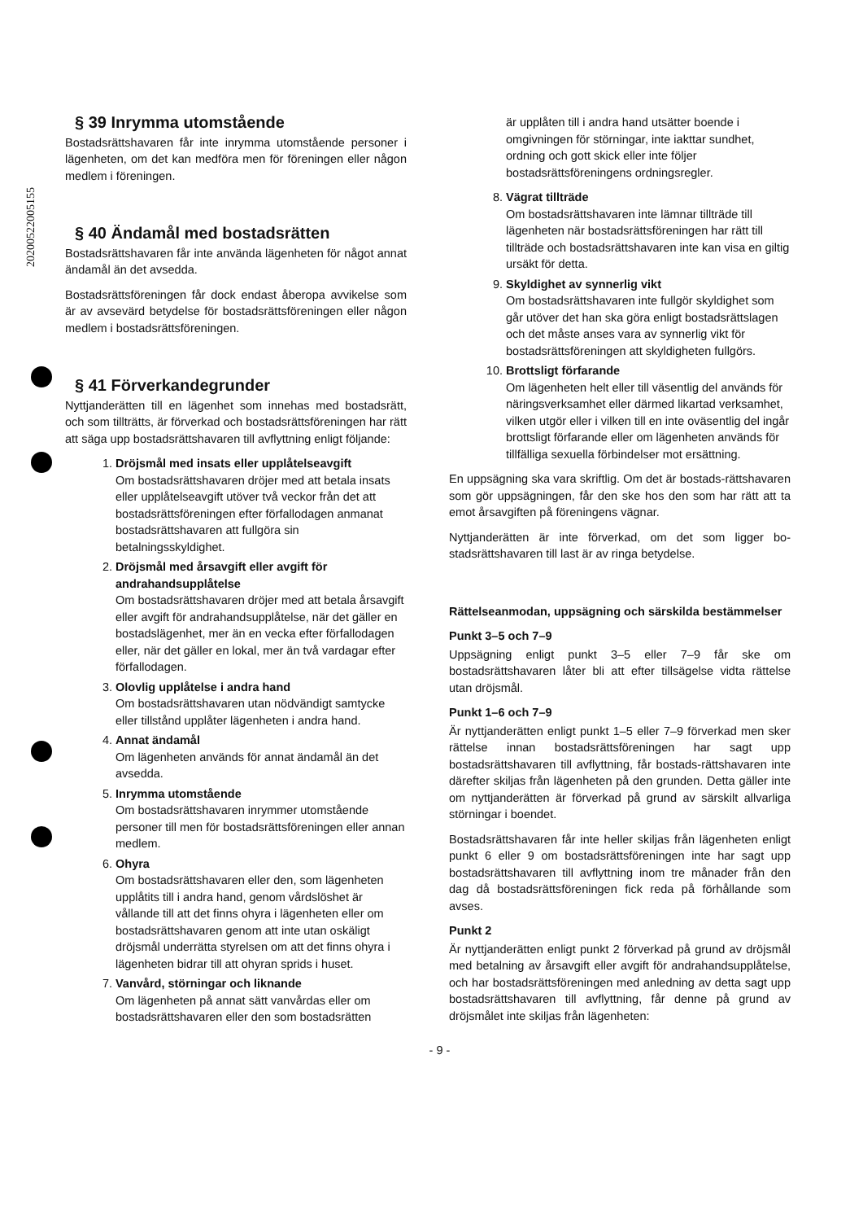20200522005155
§ 39 Inrymma utomstående
Bostadsrättshavaren får inte inrymma utomstående personer i lägenheten, om det kan medföra men för föreningen eller någon medlem i föreningen.
§ 40 Ändamål med bostadsrätten
Bostadsrättshavaren får inte använda lägenheten för något annat ändamål än det avsedda.
Bostadsrättsföreningen får dock endast åberopa avvikelse som är av avsevärd betydelse för bostadsrättsföreningen eller någon medlem i bostadsrättsföreningen.
§ 41 Förverkandegrunder
Nyttjanderätten till en lägenhet som innehas med bostadsrätt, och som tillträtts, är förverkad och bostadsrättsföreningen har rätt att säga upp bostadsrättshavaren till avflyttning enligt följande:
1.
Dröjsmål med insats eller upplåtelseavgift
Om bostadsrättshavaren dröjer med att betala insats eller upplåtelseavgift utöver två veckor från det att bostadsrättsföreningen efter förfallodagen anmanat bostadsrättshavaren att fullgöra sin betalningsskyldighet.
2.
Dröjsmål med årsavgift eller avgift för andrahandsupplåtelse
Om bostadsrättshavaren dröjer med att betala årsavgift eller avgift för andrahandsupplåtelse, när det gäller en bostadslägenhet, mer än en vecka efter förfallodagen eller, när det gäller en lokal, mer än två vardagar efter förfallodagen.
3.
Olovlig upplåtelse i andra hand
Om bostadsrättshavaren utan nödvändigt samtycke eller tillstånd upplåter lägenheten i andra hand.
4.
Annat ändamål
Om lägenheten används för annat ändamål än det avsedda.
5.
Inrymma utomstående
Om bostadsrättshavaren inrymmer utomstående personer till men för bostadsrättsföreningen eller annan medlem.
6.
Ohyra
Om bostadsrättshavaren eller den, som lägenheten upplåtits till i andra hand, genom vårdslöshet är vållande till att det finns ohyra i lägenheten eller om bostadsrättshavaren genom att inte utan oskäligt dröjsmål underrätta styrelsen om att det finns ohyra i lägenheten bidrar till att ohyran sprids i huset.
7.
Vanvård, störningar och liknande
Om lägenheten på annat sätt vanvårdas eller om bostadsrättshavaren eller den som bostadsrätten
är upplåten till i andra hand utsätter boende i omgivningen för störningar, inte iakttar sundhet, ordning och gott skick eller inte följer bostadsrättsföreningens ordningsregler.
8.
Vägrat tillträde
Om bostadsrättshavaren inte lämnar tillträde till lägenheten när bostadsrättsföreningen har rätt till tillträde och bostadsrättshavaren inte kan visa en giltig ursäkt för detta.
9.
Skyldighet av synnerlig vikt
Om bostadsrättshavaren inte fullgör skyldighet som går utöver det han ska göra enligt bostadsrättslagen och det måste anses vara av synnerlig vikt för bostadsrättsföreningen att skyldigheten fullgörs.
10.
Brottsligt förfarande
Om lägenheten helt eller till väsentlig del används för näringsverksamhet eller därmed likartad verksamhet, vilken utgör eller i vilken till en inte oväsentlig del ingår brottsligt förfarande eller om lägenheten används för tillfälliga sexuella förbindelser mot ersättning.
En uppsägning ska vara skriftlig. Om det är bostads-rättshavaren som gör uppsägningen, får den ske hos den som har rätt att ta emot årsavgiften på föreningens vägnar.
Nyttjanderätten är inte förverkad, om det som ligger bo-stadsrättshavaren till last är av ringa betydelse.
Rättelseanmodan, uppsägning och särskilda bestämmelser
Punkt 3–5 och 7–9
Uppsägning enligt punkt 3–5 eller 7–9 får ske om bostadsrättshavaren låter bli att efter tillsägelse vidta rättelse utan dröjsmål.
Punkt 1–6 och 7–9
Är nyttjanderätten enligt punkt 1–5 eller 7–9 förverkad men sker rättelse innan bostadsrättsföreningen har sagt upp bostadsrättshavaren till avflyttning, får bostads-rättshavaren inte därefter skiljas från lägenheten på den grunden. Detta gäller inte om nyttjanderätten är förverkad på grund av särskilt allvarliga störningar i boendet.
Bostadsrättshavaren får inte heller skiljas från lägenheten enligt punkt 6 eller 9 om bostadsrättsföreningen inte har sagt upp bostadsrättshavaren till avflyttning inom tre månader från den dag då bostadsrättsföreningen fick reda på förhållande som avses.
Punkt 2
Är nyttjanderätten enligt punkt 2 förverkad på grund av dröjsmål med betalning av årsavgift eller avgift för andrahandsupplåtelse, och har bostadsrättsföreningen med anledning av detta sagt upp bostadsrättshavaren till avflyttning, får denne på grund av dröjsmålet inte skiljas från lägenheten:
- 9 -